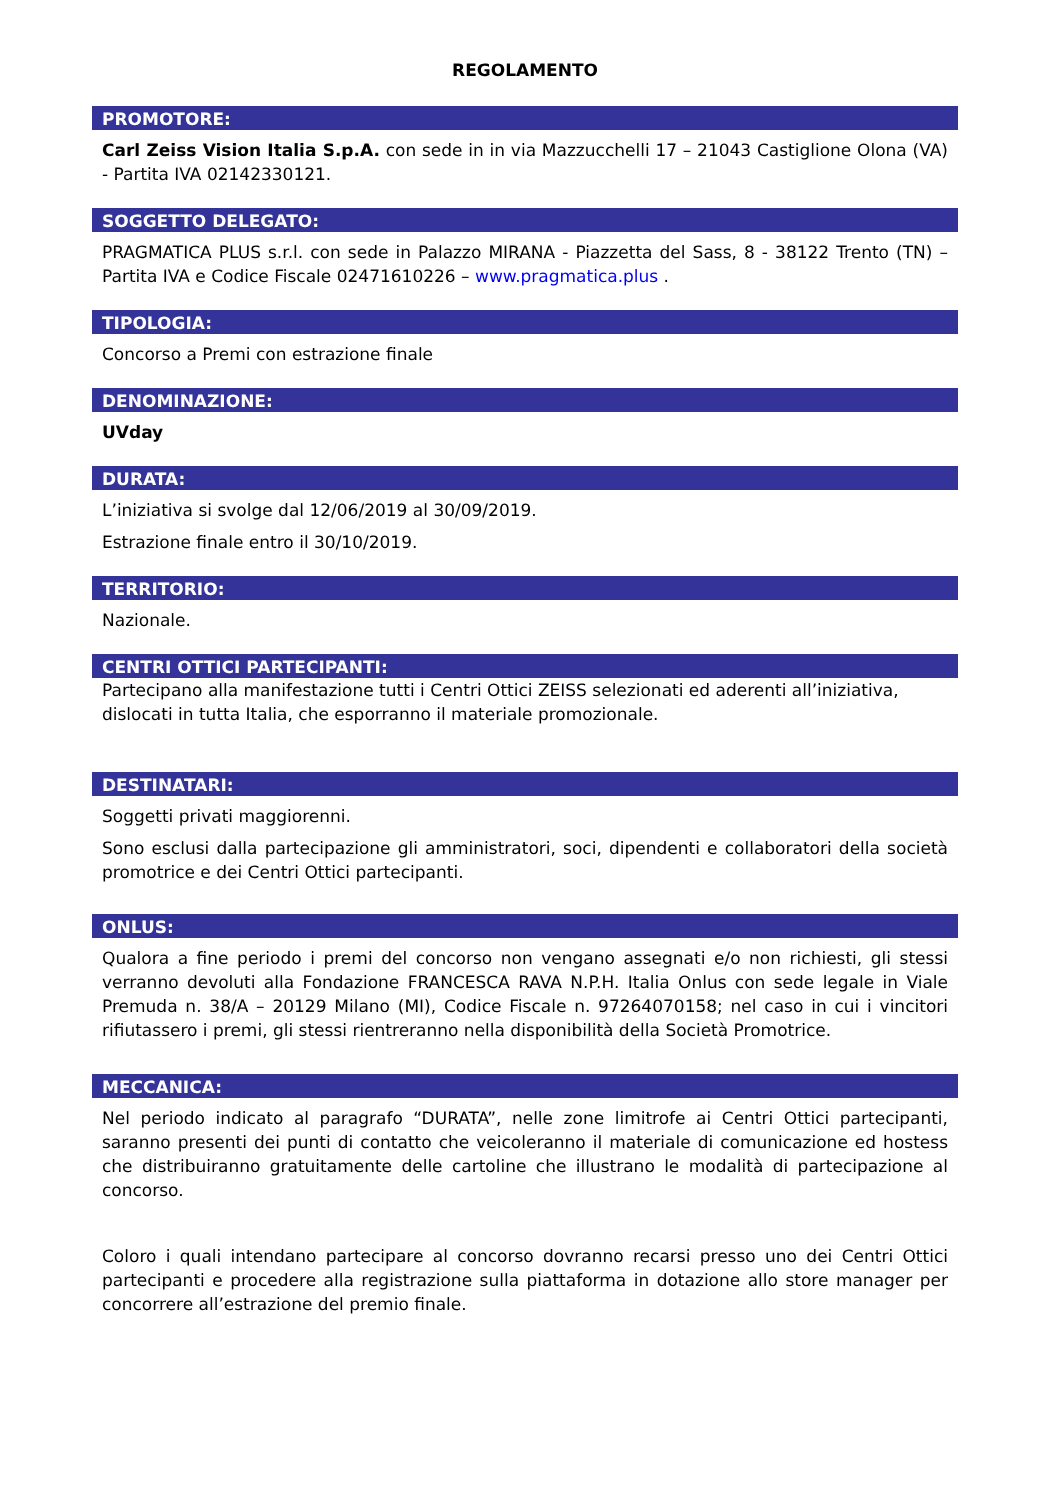REGOLAMENTO
PROMOTORE:
Carl Zeiss Vision Italia S.p.A. con sede in in via Mazzucchelli 17 – 21043 Castiglione Olona (VA) - Partita IVA 02142330121.
SOGGETTO DELEGATO:
PRAGMATICA PLUS s.r.l. con sede in Palazzo MIRANA - Piazzetta del Sass, 8 - 38122 Trento (TN) – Partita IVA e Codice Fiscale 02471610226 – www.pragmatica.plus .
TIPOLOGIA:
Concorso a Premi con estrazione finale
DENOMINAZIONE:
UVday
DURATA:
L’iniziativa si svolge dal 12/06/2019 al 30/09/2019.
Estrazione finale entro il 30/10/2019.
TERRITORIO:
Nazionale.
CENTRI OTTICI PARTECIPANTI:
Partecipano alla manifestazione tutti i Centri Ottici ZEISS selezionati ed aderenti all’iniziativa, dislocati in tutta Italia, che esporranno il materiale promozionale.
DESTINATARI:
Soggetti privati maggiorenni.
Sono esclusi dalla partecipazione gli amministratori, soci, dipendenti e collaboratori della società promotrice e dei Centri Ottici partecipanti.
ONLUS:
Qualora a fine periodo i premi del concorso non vengano assegnati e/o non richiesti, gli stessi verranno devoluti alla Fondazione FRANCESCA RAVA N.P.H. Italia Onlus con sede legale in Viale Premuda n. 38/A – 20129 Milano (MI), Codice Fiscale n. 97264070158; nel caso in cui i vincitori rifiutassero i premi, gli stessi rientreranno nella disponibilità della Società Promotrice.
MECCANICA:
Nel periodo indicato al paragrafo “DURATA”, nelle zone limitrofe ai Centri Ottici partecipanti, saranno presenti dei punti di contatto che veicoleranno il materiale di comunicazione ed hostess che distribuiranno gratuitamente delle cartoline che illustrano le modalità di partecipazione al concorso.
Coloro i quali intendano partecipare al concorso dovranno recarsi presso uno dei Centri Ottici partecipanti e procedere alla registrazione sulla piattaforma in dotazione allo store manager per concorrere all’estrazione del premio finale.